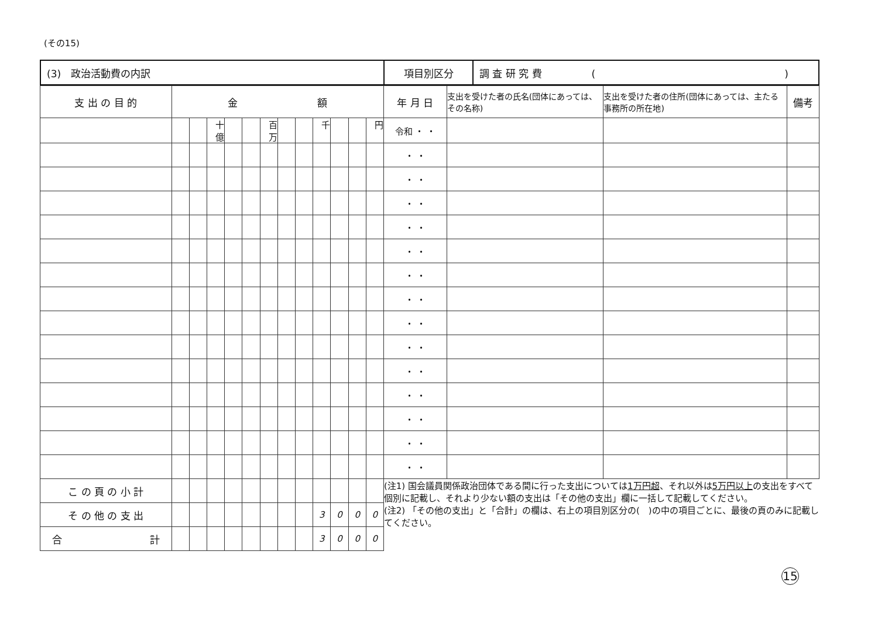(その15)
| (3) 政治活動費の内訳 | 項目別区分 | 調 査 研 究 費 ( ) |
| 支 出 の 目 的 | 金 額 | | | | | | | | | | | | 年 月 日 | 支出を受けた者の氏名(団体にあっては、その名称) | 支出を受けた者の住所(団体にあっては、主たる事務所の所在地) | 備考 |
| --- | --- | --- | --- | --- | --- | --- | --- | --- | --- | --- | --- | --- | --- | --- | --- | --- |
| | | | 十億 | | | 百万 | | | 千 | | | 円 | 令和 ・ ・ | | | |
| | | | | | | | | | | | | | ・ ・ | | | |
| | | | | | | | | | | | | | ・ ・ | | | |
| | | | | | | | | | | | | | ・ ・ | | | |
| | | | | | | | | | | | | | ・ ・ | | | |
| | | | | | | | | | | | | | ・ ・ | | | |
| | | | | | | | | | | | | | ・ ・ | | | |
| | | | | | | | | | | | | | ・ ・ | | | |
| | | | | | | | | | | | | | ・ ・ | | | |
| | | | | | | | | | | | | | ・ ・ | | | |
| | | | | | | | | | | | | | ・ ・ | | | |
| | | | | | | | | | | | | | ・ ・ | | | |
| | | | | | | | | | | | | | ・ ・ | | | |
| | | | | | | | | | | | | | ・ ・ | | | |
| | | | | | | | | | | | | | ・ ・ | | | |
| こ の 頁 の 小 計 | | | | | | | | | | | | | (注1) 国会議員関係政治団体である間に行った支出については 1万円超 、それ以外は 5万円以上 の支出をすべて個別に記載し、それより少ない額の支出は「その他の支出」欄に一括して記載してください。 (注2) 「その他の支出」と「合計」の欄は、右上の項目別区分の( )の中の項目ごとに、最後の頁のみに記載してください。 | | | |
| そ の 他 の 支 出 | | | | | | | | | 3 | 0 | 0 | 0 | | | | |
| 合 計 | | | | | | | | | 3 | 0 | 0 | 0 | | | | |
15